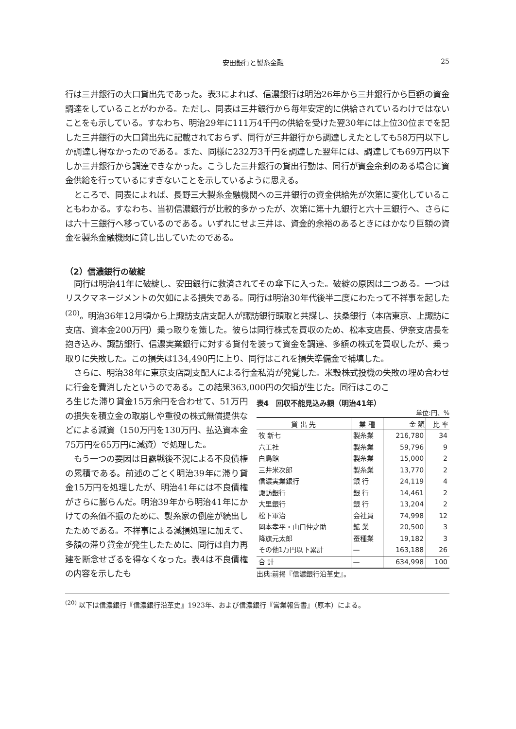安田銀行と製糸金融 25
行は三井銀行の大口貸出先であった。表3によれば、信濃銀行は明治26年から三井銀行から巨額の資金調達をしていることがわかる。ただし、同表は三井銀行から毎年安定的に供給されているわけではないことをも示している。すなわち、明治29年に111万4千円の供給を受けた翌30年には上位30位までを記した三井銀行の大口貸出先に記載されておらず、同行が三井銀行から調達しえたとしても58万円以下しか調達し得なかったのである。また、同様に232万3千円を調達した翌年には、調達しても69万円以下しか三井銀行から調達できなかった。こうした三井銀行の貸出行動は、同行が資金余剰のある場合に資金供給を行っているにすぎないことを示しているように思える。
ところで、同表によれば、長野三大製糸金融機関への三井銀行の資金供給先が次第に変化していることもわかる。すなわち、当初信濃銀行が比較的多かったが、次第に第十九銀行と六十三銀行へ、さらには六十三銀行へ移っているのである。いずれにせよ三井は、資金的余裕のあるときにはかなり巨額の資金を製糸金融機関に貸し出していたのである。
（2）信濃銀行の破綻
同行は明治41年に破綻し、安田銀行に救済されてその傘下に入った。破綻の原因は二つある。一つはリスクマネージメントの欠如による損失である。同行は明治30年代後半二度にわたって不祥事を起した<sup>(20)</sup>。明治36年12月頃から上諏訪支店支配人が諏訪銀行頭取と共謀し、扶桑銀行（本店東京、上諏訪に支店、資本金200万円）乗っ取りを策した。彼らは同行株式を買収のため、松本支店長、伊奈支店長を抱き込み、諏訪銀行、信濃実業銀行に対する貸付を装って資金を調達、多額の株式を買収したが、乗っ取りに失敗した。この損失は134,490円に上り、同行はこれを損失準備金で補填した。
さらに、明治38年に東京支店副支配人による行金私消が発覚した。米穀株式投機の失敗の埋め合わせに行金を費消したというのである。この結果363,000円の欠損が生じた。同行はこのこ
ろ生じた滞り貸金15万余円を合わせて、51万円の損失を積立金の取崩しや重役の株式無償提供などによる減資（150万円を130万円、払込資本金75万円を65万円に減資）で処理した。
もう一つの要因は日露戦後不況による不良債権の累積である。前述のごとく明治39年に滞り貸金15万円を処理したが、明治41年には不良債権がさらに膨らんだ。明治39年から明治41年にかけての糸価不振のために、製糸家の倒産が続出したためである。不祥事による減損処理に加えて、多額の滞り貸金が発生したために、同行は自力再建を断念せざるを得なくなった。表4は不良債権の内容を示したも
表4　回収不能見込み額（明治41年）
単位:円、%
| 貸 出 先 | 業 種 | 金 額 | 比 率 |
| --- | --- | --- | --- |
| 牧 新七 | 製糸業 | 216,780 | 34 |
| 六工社 | 製糸業 | 59,796 | 9 |
| 白鳥館 | 製糸業 | 15,000 | 2 |
| 三井米次郎 | 製糸業 | 13,770 | 2 |
| 信濃実業銀行 | 銀 行 | 24,119 | 4 |
| 諏訪銀行 | 銀 行 | 14,461 | 2 |
| 大里銀行 | 銀 行 | 13,204 | 2 |
| 松下軍治 | 会社員 | 74,998 | 12 |
| 岡本孝平・山口仲之助 | 鉱 業 | 20,500 | 3 |
| 降旗元太郎 | 蚕種業 | 19,182 | 3 |
| その他1万円以下累計 | — | 163,188 | 26 |
| 合 計 | — | 634,998 | 100 |
出典:前掲『信濃銀行沿革史』。
<sup>(20)</sup> 以下は信濃銀行『信濃銀行沿革史』1923年、および信濃銀行『営業報告書』（原本）による。